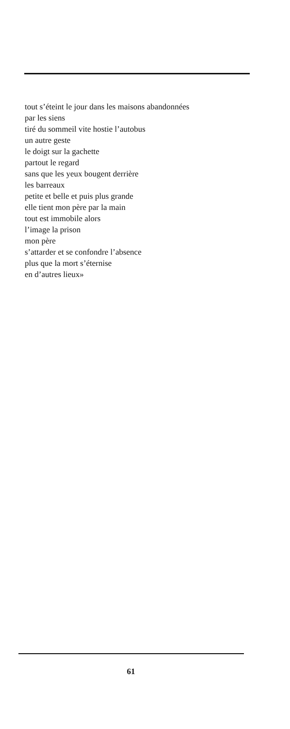tout s’éteint le jour dans les maisons abandonnées
par les siens
tiré du sommeil vite hostie l’autobus
un autre geste
le doigt sur la gachette
partout le regard
sans que les yeux bougent derrière
les barreaux
petite et belle et puis plus grande
elle tient mon père par la main
tout est immobile alors
l’image la prison
mon père
s’attarder et se confondre l’absence
plus que la mort s’éternise
en d’autres lieux»
61